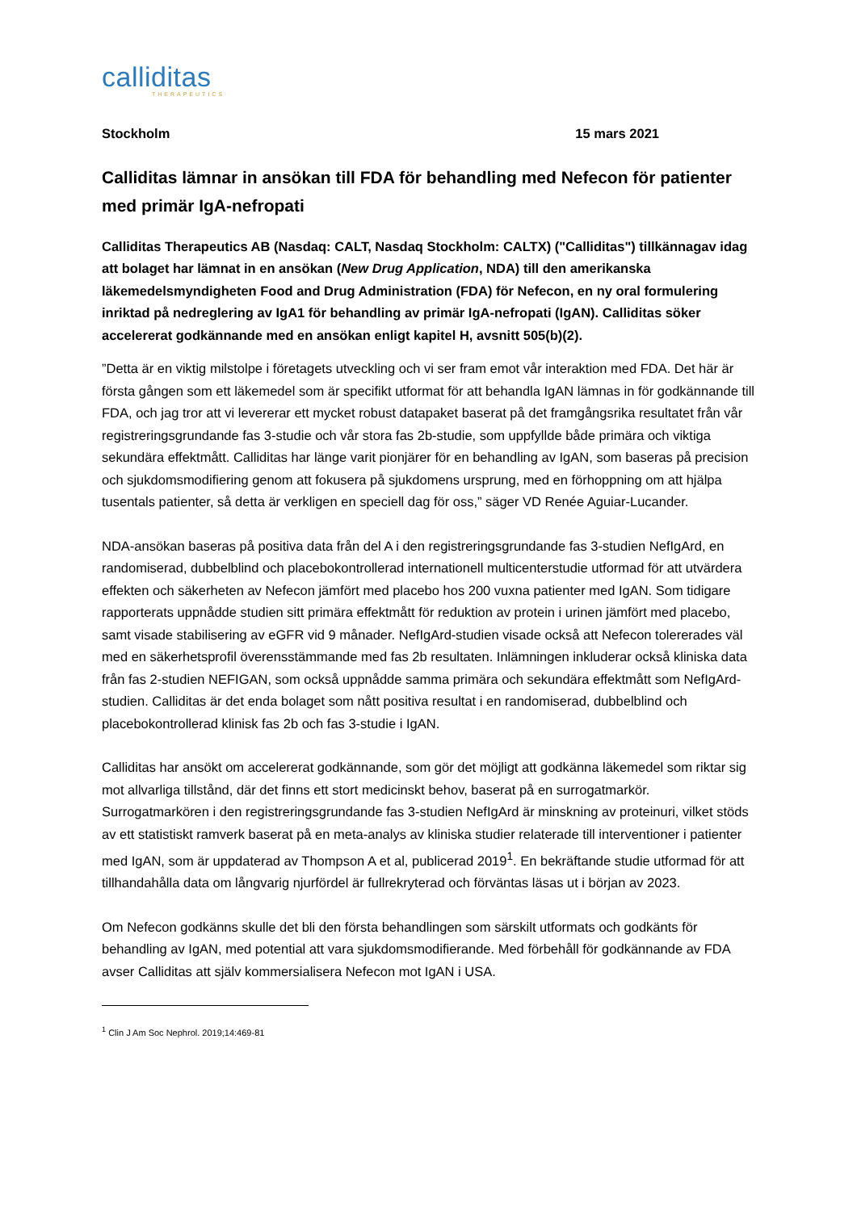calliditas
THERAPEUTICS
Stockholm 15 mars 2021
Calliditas lämnar in ansökan till FDA för behandling med Nefecon för patienter med primär IgA-nefropati
Calliditas Therapeutics AB (Nasdaq: CALT, Nasdaq Stockholm: CALTX) ("Calliditas") tillkännagav idag att bolaget har lämnat in en ansökan (New Drug Application, NDA) till den amerikanska läkemedelsmyndigheten Food and Drug Administration (FDA) för Nefecon, en ny oral formulering inriktad på nedreglering av IgA1 för behandling av primär IgA-nefropati (IgAN). Calliditas söker accelererat godkännande med en ansökan enligt kapitel H, avsnitt 505(b)(2).
”Detta är en viktig milstolpe i företagets utveckling och vi ser fram emot vår interaktion med FDA. Det här är första gången som ett läkemedel som är specifikt utformat för att behandla IgAN lämnas in för godkännande till FDA, och jag tror att vi levererar ett mycket robust datapaket baserat på det framgångsrika resultatet från vår registreringsgrundande fas 3-studie och vår stora fas 2b-studie, som uppfyllde både primära och viktiga sekundära effektmått. Calliditas har länge varit pionjärer för en behandling av IgAN, som baseras på precision och sjukdomsmodifiering genom att fokusera på sjukdomens ursprung, med en förhoppning om att hjälpa tusentals patienter, så detta är verkligen en speciell dag för oss,” säger VD Renée Aguiar-Lucander.
NDA-ansökan baseras på positiva data från del A i den registreringsgrundande fas 3-studien NefIgArd, en randomiserad, dubbelblind och placebokontrollerad internationell multicenterstudie utformad för att utvärdera effekten och säkerheten av Nefecon jämfört med placebo hos 200 vuxna patienter med IgAN. Som tidigare rapporterats uppnådde studien sitt primära effektmått för reduktion av protein i urinen jämfört med placebo, samt visade stabilisering av eGFR vid 9 månader. NefIgArd-studien visade också att Nefecon tolererades väl med en säkerhetsprofil överensstämmande med fas 2b resultaten. Inlämningen inkluderar också kliniska data från fas 2-studien NEFIGAN, som också uppnådde samma primära och sekundära effektmått som NefIgArd-studien. Calliditas är det enda bolaget som nått positiva resultat i en randomiserad, dubbelblind och placebokontrollerad klinisk fas 2b och fas 3-studie i IgAN.
Calliditas har ansökt om accelererat godkännande, som gör det möjligt att godkänna läkemedel som riktar sig mot allvarliga tillstånd, där det finns ett stort medicinskt behov, baserat på en surrogatmarkör. Surrogatmarkören i den registreringsgrundande fas 3-studien NefIgArd är minskning av proteinuri, vilket stöds av ett statistiskt ramverk baserat på en meta-analys av kliniska studier relaterade till interventioner i patienter med IgAN, som är uppdaterad av Thompson A et al, publicerad 2019<sup>1</sup>. En bekräftande studie utformad för att tillhandahålla data om långvarig njurfördel är fullrekryterad och förväntas läsas ut i början av 2023.
Om Nefecon godkänns skulle det bli den första behandlingen som särskilt utformats och godkänts för behandling av IgAN, med potential att vara sjukdomsmodifierande. Med förbehåll för godkännande av FDA avser Calliditas att själv kommersialisera Nefecon mot IgAN i USA.
<sup>1</sup> Clin J Am Soc Nephrol. 2019;14:469-81